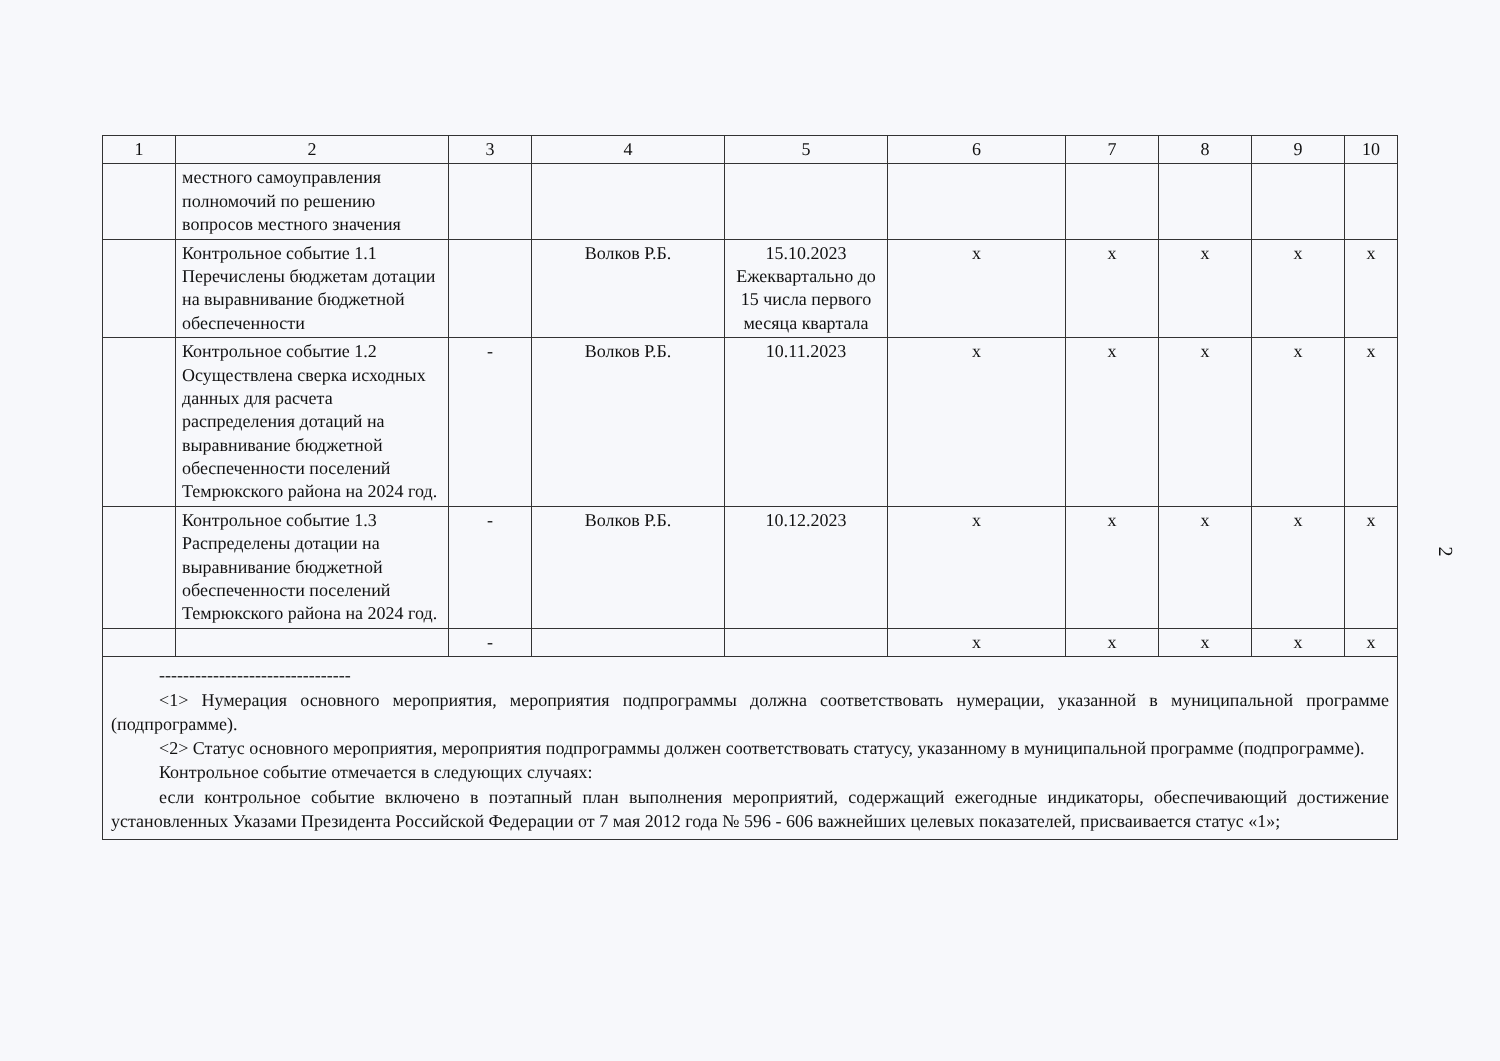| 1 | 2 | 3 | 4 | 5 | 6 | 7 | 8 | 9 | 10 |
| --- | --- | --- | --- | --- | --- | --- | --- | --- | --- |
| | местного самоуправления полномочий по решению вопросов местного значения | | | | | | | | |
| | Контрольное событие 1.1 Перечислены бюджетам дотации на выравнивание бюджетной обеспеченности | | Волков Р.Б. | 15.10.2023 Ежеквартально до 15 числа первого месяца квартала | х | х | х | х | х |
| | Контрольное событие 1.2 Осуществлена сверка исходных данных для расчета распределения дотаций на выравнивание бюджетной обеспеченности поселений Темрюкского района на 2024 год. | - | Волков Р.Б. | 10.11.2023 | х | х | х | х | х |
| | Контрольное событие 1.3 Распределены дотации на выравнивание бюджетной обеспеченности поселений Темрюкского района на 2024 год. | - | Волков Р.Б. | 10.12.2023 | х | х | х | х | х |
| | | - | | | х | х | х | х | х |
--------------------------------
<1> Нумерация основного мероприятия, мероприятия подпрограммы должна соответствовать нумерации, указанной в муниципальной программе (подпрограмме).
<2> Статус основного мероприятия, мероприятия подпрограммы должен соответствовать статусу, указанному в муниципальной программе (подпрограмме).
Контрольное событие отмечается в следующих случаях:
если контрольное событие включено в поэтапный план выполнения мероприятий, содержащий ежегодные индикаторы, обеспечивающий достижение установленных Указами Президента Российской Федерации от 7 мая 2012 года № 596 - 606 важнейших целевых показателей, присваивается статус «1»;
2